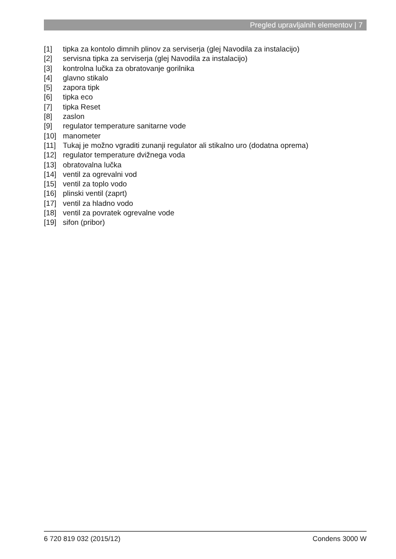Pregled upravljalnih elementov | 7
[1] tipka za kontolo dimnih plinov za serviserja (glej Navodila za instalacijo)
[2] servisna tipka za serviserja (glej Navodila za instalacijo)
[3] kontrolna lučka za obratovanje gorilnika
[4] glavno stikalo
[5] zapora tipk
[6] tipka eco
[7] tipka Reset
[8] zaslon
[9] regulator temperature sanitarne vode
[10] manometer
[11] Tukaj je možno vgraditi zunanji regulator ali stikalno uro (dodatna oprema)
[12] regulator temperature dvižnega voda
[13] obratovalna lučka
[14] ventil za ogrevalni vod
[15] ventil za toplo vodo
[16] plinski ventil (zaprt)
[17] ventil za hladno vodo
[18] ventil za povratek ogrevalne vode
[19] sifon (pribor)
6 720 819 032 (2015/12) Condens 3000 W